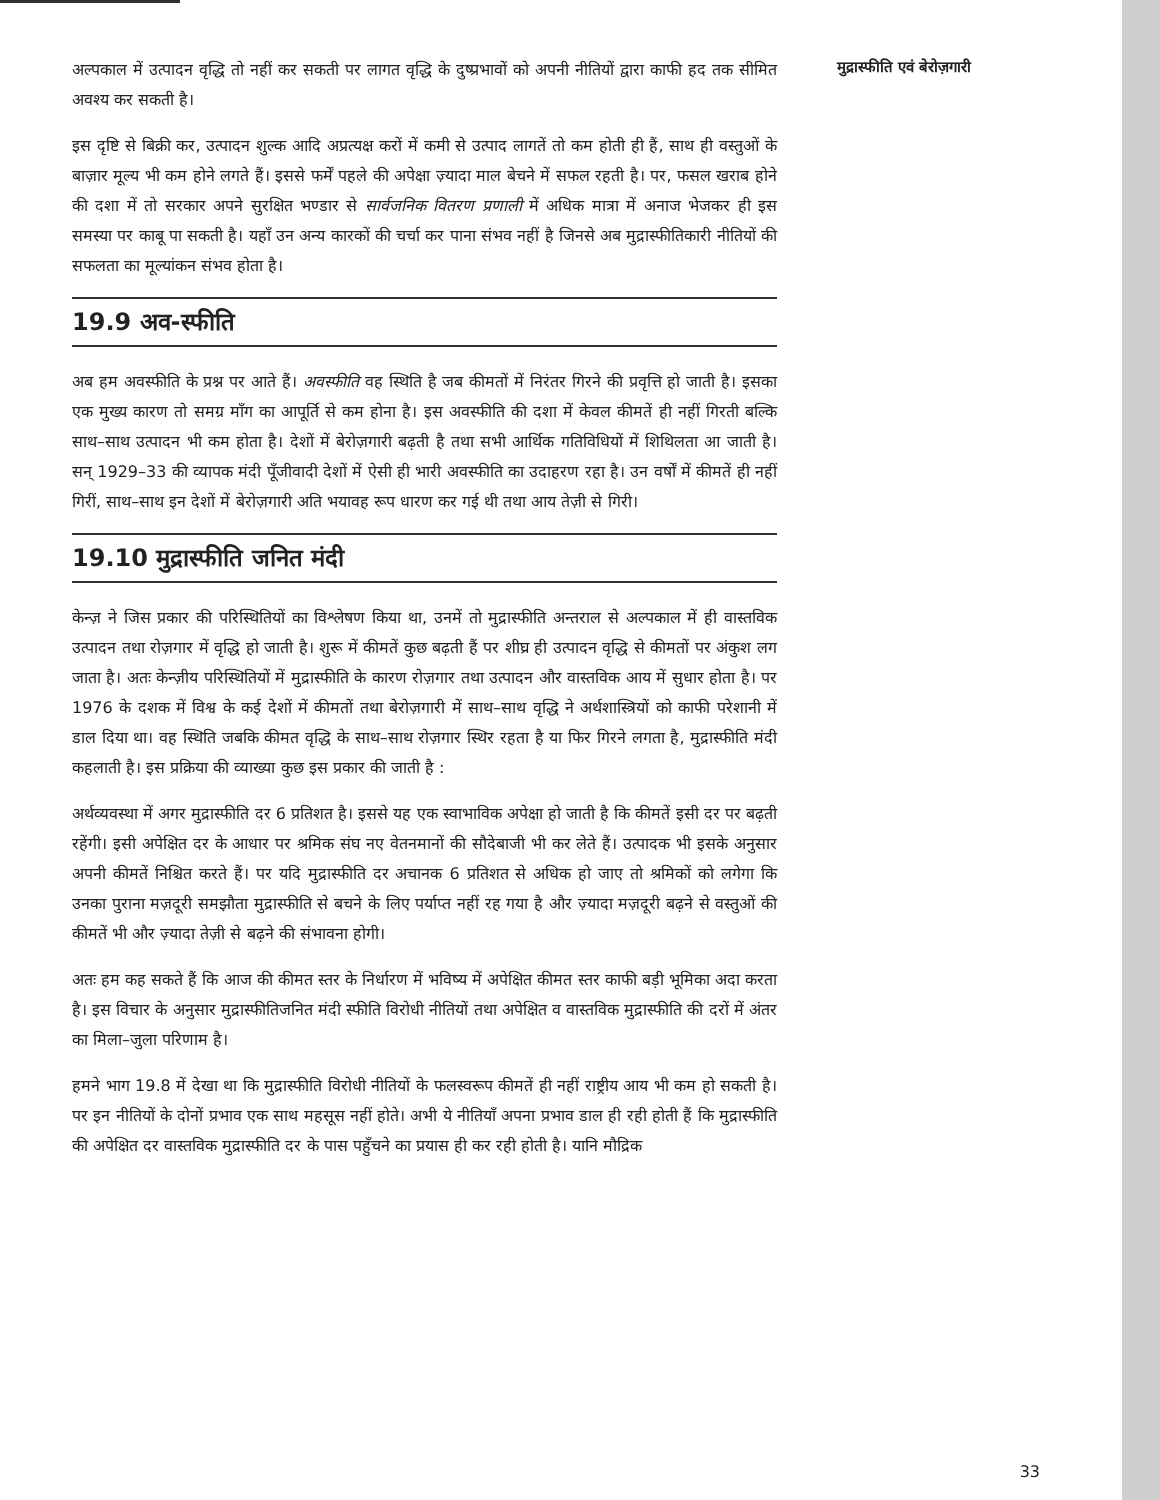अल्पकाल में उत्पादन वृद्धि तो नहीं कर सकती पर लागत वृद्धि के दुष्प्रभावों को अपनी नीतियों द्वारा काफी हद तक सीमित अवश्य कर सकती है।
इस दृष्टि से बिक्री कर, उत्पादन शुल्क आदि अप्रत्यक्ष करों में कमी से उत्पाद लागतें तो कम होती ही हैं, साथ ही वस्तुओं के बाज़ार मूल्य भी कम होने लगते हैं। इससे फर्में पहले की अपेक्षा ज़्यादा माल बेचने में सफल रहती है। पर, फसल खराब होने की दशा में तो सरकार अपने सुरक्षित भण्डार से सार्वजनिक वितरण प्रणाली में अधिक मात्रा में अनाज भेजकर ही इस समस्या पर काबू पा सकती है। यहाँ उन अन्य कारकों की चर्चा कर पाना संभव नहीं है जिनसे अब मुद्रास्फीतिकारी नीतियों की सफलता का मूल्यांकन संभव होता है।
19.9 अव-स्फीति
अब हम अवस्फीति के प्रश्न पर आते हैं। अवस्फीति वह स्थिति है जब कीमतों में निरंतर गिरने की प्रवृत्ति हो जाती है। इसका एक मुख्य कारण तो समग्र माँग का आपूर्ति से कम होना है। इस अवस्फीति की दशा में केवल कीमतें ही नहीं गिरती बल्कि साथ–साथ उत्पादन भी कम होता है। देशों में बेरोज़गारी बढ़ती है तथा सभी आर्थिक गतिविधियों में शिथिलता आ जाती है। सन् 1929–33 की व्यापक मंदी पूँजीवादी देशों में ऐसी ही भारी अवस्फीति का उदाहरण रहा है। उन वर्षों में कीमतें ही नहीं गिरीं, साथ–साथ इन देशों में बेरोज़गारी अति भयावह रूप धारण कर गई थी तथा आय तेज़ी से गिरी।
19.10 मुद्रास्फीति जनित मंदी
केन्ज़ ने जिस प्रकार की परिस्थितियों का विश्लेषण किया था, उनमें तो मुद्रास्फीति अन्तराल से अल्पकाल में ही वास्तविक उत्पादन तथा रोज़गार में वृद्धि हो जाती है। शुरू में कीमतें कुछ बढ़ती हैं पर शीघ्र ही उत्पादन वृद्धि से कीमतों पर अंकुश लग जाता है। अतः केन्ज़ीय परिस्थितियों में मुद्रास्फीति के कारण रोज़गार तथा उत्पादन और वास्तविक आय में सुधार होता है। पर 1976 के दशक में विश्व के कई देशों में कीमतों तथा बेरोज़गारी में साथ–साथ वृद्धि ने अर्थशास्त्रियों को काफी परेशानी में डाल दिया था। वह स्थिति जबकि कीमत वृद्धि के साथ–साथ रोज़गार स्थिर रहता है या फिर गिरने लगता है, मुद्रास्फीति मंदी कहलाती है। इस प्रक्रिया की व्याख्या कुछ इस प्रकार की जाती है :
अर्थव्यवस्था में अगर मुद्रास्फीति दर 6 प्रतिशत है। इससे यह एक स्वाभाविक अपेक्षा हो जाती है कि कीमतें इसी दर पर बढ़ती रहेंगी। इसी अपेक्षित दर के आधार पर श्रमिक संघ नए वेतनमानों की सौदेबाजी भी कर लेते हैं। उत्पादक भी इसके अनुसार अपनी कीमतें निश्चित करते हैं। पर यदि मुद्रास्फीति दर अचानक 6 प्रतिशत से अधिक हो जाए तो श्रमिकों को लगेगा कि उनका पुराना मज़दूरी समझौता मुद्रास्फीति से बचने के लिए पर्याप्त नहीं रह गया है और ज़्यादा मज़दूरी बढ़ने से वस्तुओं की कीमतें भी और ज़्यादा तेज़ी से बढ़ने की संभावना होगी।
अतः हम कह सकते हैं कि आज की कीमत स्तर के निर्धारण में भविष्य में अपेक्षित कीमत स्तर काफी बड़ी भूमिका अदा करता है। इस विचार के अनुसार मुद्रास्फीतिजनित मंदी स्फीति विरोधी नीतियों तथा अपेक्षित व वास्तविक मुद्रास्फीति की दरों में अंतर का मिला–जुला परिणाम है।
हमने भाग 19.8 में देखा था कि मुद्रास्फीति विरोधी नीतियों के फलस्वरूप कीमतें ही नहीं राष्ट्रीय आय भी कम हो सकती है। पर इन नीतियों के दोनों प्रभाव एक साथ महसूस नहीं होते। अभी ये नीतियाँ अपना प्रभाव डाल ही रही होती हैं कि मुद्रास्फीति की अपेक्षित दर वास्तविक मुद्रास्फीति दर के पास पहुँचने का प्रयास ही कर रही होती है। यानि मौद्रिक
मुद्रास्फीति एवं बेरोज़गारी
33